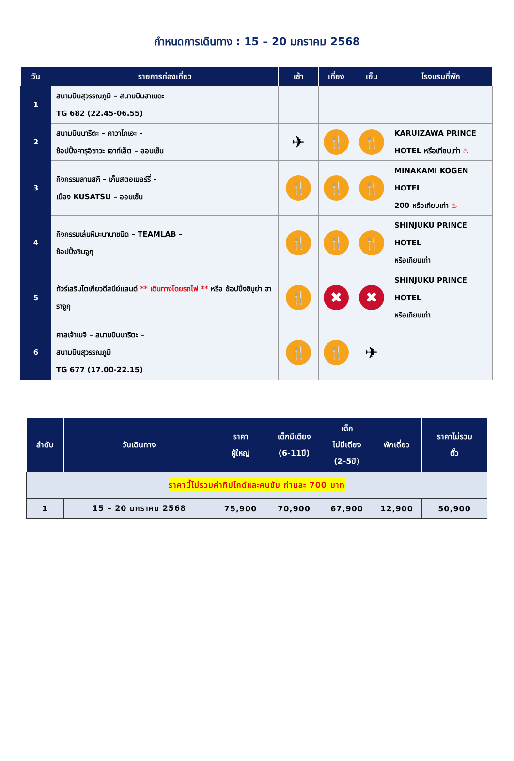กำหนดการเดินทาง : 15 – 20 มกราคม 2568
| วัน | รายการท่องเที่ยว | เช้า | เที่ยง | เย็น | โรงแรมที่พัก |
| --- | --- | --- | --- | --- | --- |
| 1 | สนามบินสุวรรณภูมิ – สนามบินฮาเนดะ TG 682 (22.45-06.55) | | | | |
| 2 | สนามบินนาริตะ – คาวาโกเอะ – ช้อปปิ้งคารุอิซาวะ เอาท์เล็ต – ออนเซ็น | ✈ | 🍴 | 🍴 | KARUIZAWA PRINCE HOTEL หรือเทียบเท่า ♨ |
| 3 | กิจกรรมลานสกี – เก็บสตอเบอร์รี่ – เมือง KUSATSU – ออนเซ็น | 🍴 | 🍴 | 🍴 | MINAKAMI KOGEN HOTEL 200 หรือเทียบเท่า ♨ |
| 4 | กิจกรรมเล่นหิมะนานาชนิด – TEAMLAB – ช้อปปิ้งชินจูกุ | 🍴 | 🍴 | 🍴 | SHINJUKU PRINCE HOTEL หรือเทียบเท่า |
| 5 | ทัวร์เสริมโตเกียวดีสนีย์แลนด์ ** เดินทางโดยรถไฟ ** หรือ ช้อปปิ้งชิบูย่า ฮาราจูกุ | 🍴 | ✖ | ✖ | SHINJUKU PRINCE HOTEL หรือเทียบเท่า |
| 6 | ศาลเจ้าเมจิ – สนามบินนาริตะ – สนามบินสุวรรณภูมิ TG 677 (17.00-22.15) | 🍴 | 🍴 | ✈ | |
| ลำดับ | วันเดินทาง | ราคา ผู้ใหญ่ | เด็กมีเตียง (6-11ปี) | เด็ก ไม่มีเตียง (2-5ปี) | พักเดี่ยว | ราคาไม่รวม ตั๋ว |
| --- | --- | --- | --- | --- | --- | --- |
| ราคานี้ไม่รวมค่าทิปไกด์และคนขับ ท่านละ 700 บาท | | | | | | |
| 1 | 15 – 20 มกราคม 2568 | 75,900 | 70,900 | 67,900 | 12,900 | 50,900 |